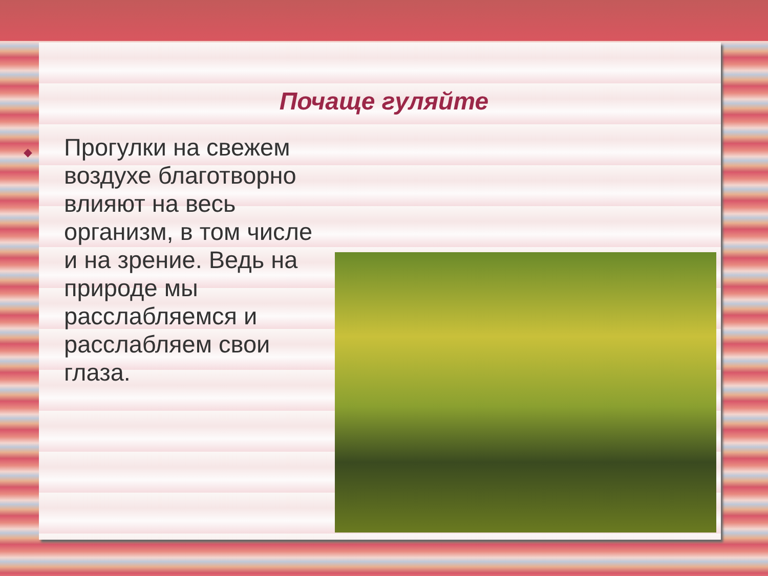Почаще гуляйте
◆
Прогулки на свежем воздухе благотворно влияют на весь организм, в том числе и на зрение. Ведь на природе мы расслабляемся и расслабляем свои глаза.